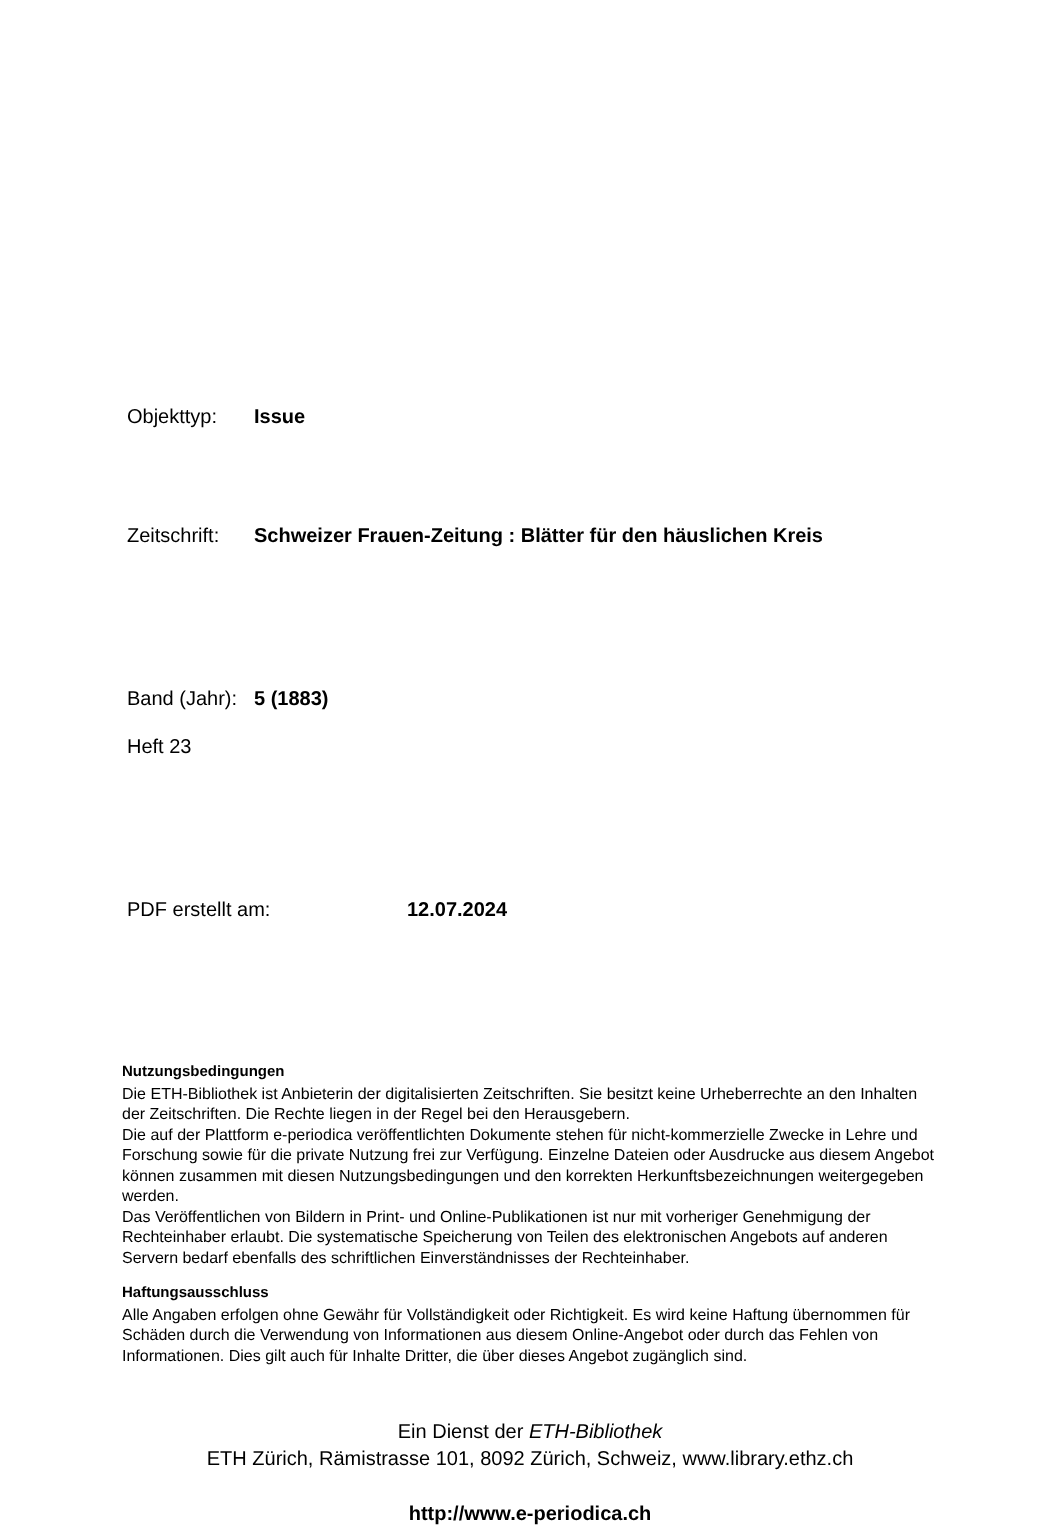Objekttyp: Issue
Zeitschrift: Schweizer Frauen-Zeitung : Blätter für den häuslichen Kreis
Band (Jahr): 5 (1883)
Heft 23
PDF erstellt am: 12.07.2024
Nutzungsbedingungen
Die ETH-Bibliothek ist Anbieterin der digitalisierten Zeitschriften. Sie besitzt keine Urheberrechte an den Inhalten der Zeitschriften. Die Rechte liegen in der Regel bei den Herausgebern.
Die auf der Plattform e-periodica veröffentlichten Dokumente stehen für nicht-kommerzielle Zwecke in Lehre und Forschung sowie für die private Nutzung frei zur Verfügung. Einzelne Dateien oder Ausdrucke aus diesem Angebot können zusammen mit diesen Nutzungsbedingungen und den korrekten Herkunftsbezeichnungen weitergegeben werden.
Das Veröffentlichen von Bildern in Print- und Online-Publikationen ist nur mit vorheriger Genehmigung der Rechteinhaber erlaubt. Die systematische Speicherung von Teilen des elektronischen Angebots auf anderen Servern bedarf ebenfalls des schriftlichen Einverständnisses der Rechteinhaber.
Haftungsausschluss
Alle Angaben erfolgen ohne Gewähr für Vollständigkeit oder Richtigkeit. Es wird keine Haftung übernommen für Schäden durch die Verwendung von Informationen aus diesem Online-Angebot oder durch das Fehlen von Informationen. Dies gilt auch für Inhalte Dritter, die über dieses Angebot zugänglich sind.
Ein Dienst der ETH-Bibliothek
ETH Zürich, Rämistrasse 101, 8092 Zürich, Schweiz, www.library.ethz.ch
http://www.e-periodica.ch